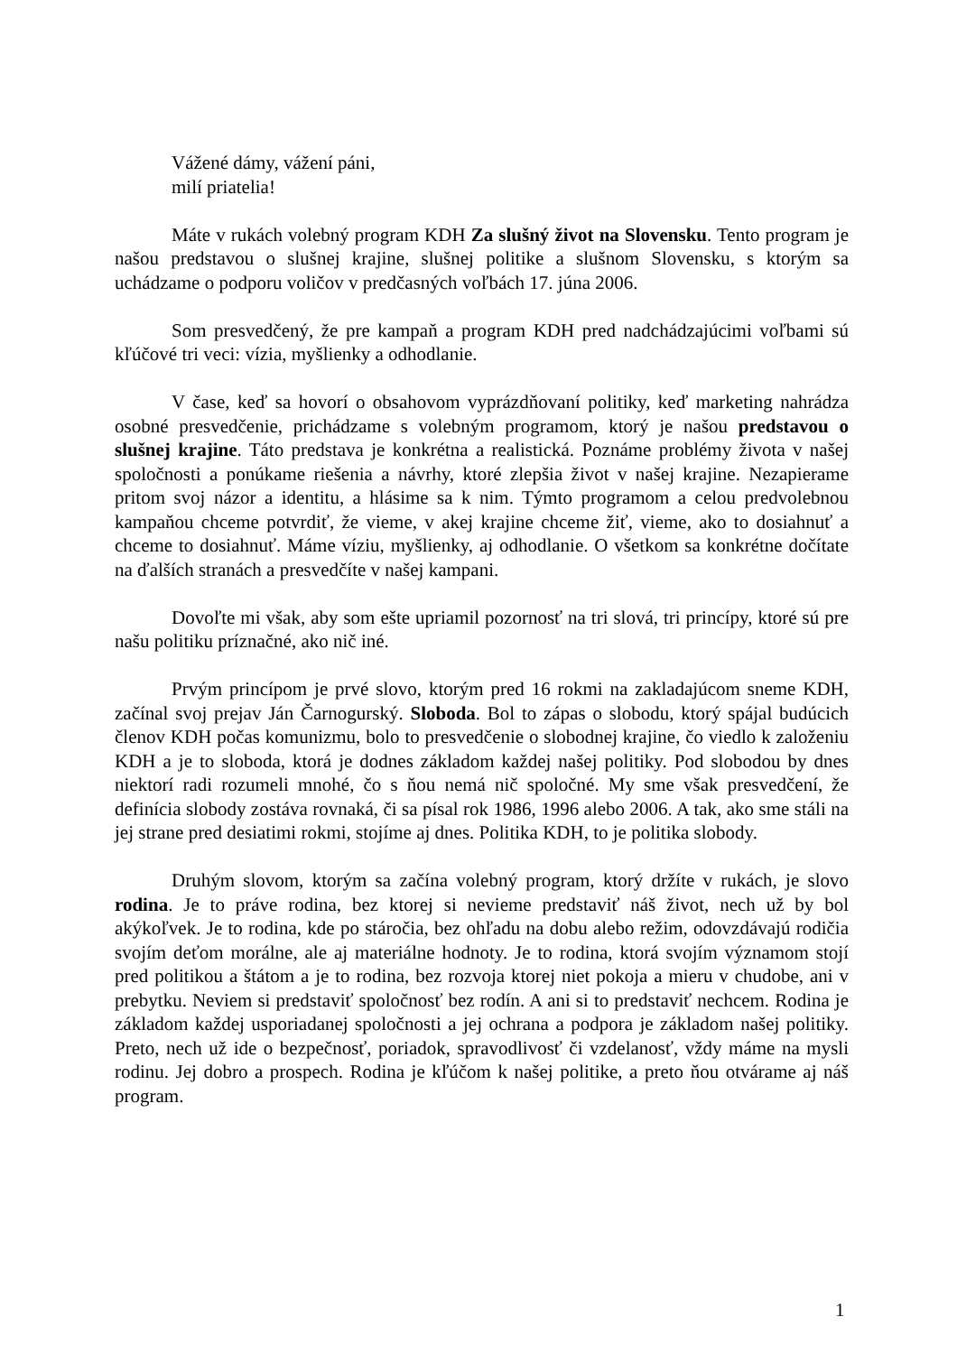Vážené dámy, vážení páni,
milí priatelia!
Máte v rukách volebný program KDH Za slušný život na Slovensku. Tento program je našou predstavou o slušnej krajine, slušnej politike a slušnom Slovensku, s ktorým sa uchádzame o podporu voličov v predčasných voľbách 17. júna 2006.
Som presvedčený, že pre kampaň a program KDH pred nadchádzajúcimi voľbami sú kľúčové tri veci: vízia, myšlienky a odhodlanie.
V čase, keď sa hovorí o obsahovom vyprázdňovaní politiky, keď marketing nahrádza osobné presvedčenie, prichádzame s volebným programom, ktorý je našou predstavou o slušnej krajine. Táto predstava je konkrétna a realistická. Poznáme problémy života v našej spoločnosti a ponúkame riešenia a návrhy, ktoré zlepšia život v našej krajine. Nezapierame pritom svoj názor a identitu, a hlásime sa k nim. Týmto programom a celou predvolebnou kampaňou chceme potvrdiť, že vieme, v akej krajine chceme žiť, vieme, ako to dosiahnuť a chceme to dosiahnuť. Máme víziu, myšlienky, aj odhodlanie. O všetkom sa konkrétne dočítate na ďalších stranách a presvedčíte v našej kampani.
Dovoľte mi však, aby som ešte upriamil pozornosť na tri slová, tri princípy, ktoré sú pre našu politiku príznačné, ako nič iné.
Prvým princípom je prvé slovo, ktorým pred 16 rokmi na zakladajúcom sneme KDH, začínal svoj prejav Ján Čarnogurský. Sloboda. Bol to zápas o slobodu, ktorý spájal budúcich členov KDH počas komunizmu, bolo to presvedčenie o slobodnej krajine, čo viedlo k založeniu KDH a je to sloboda, ktorá je dodnes základom každej našej politiky. Pod slobodou by dnes niektorí radi rozumeli mnohé, čo s ňou nemá nič spoločné. My sme však presvedčení, že definícia slobody zostáva rovnaká, či sa písal rok 1986, 1996 alebo 2006. A tak, ako sme stáli na jej strane pred desiatimi rokmi, stojíme aj dnes. Politika KDH, to je politika slobody.
Druhým slovom, ktorým sa začína volebný program, ktorý držíte v rukách, je slovo rodina. Je to práve rodina, bez ktorej si nevieme predstaviť náš život, nech už by bol akýkoľvek. Je to rodina, kde po stáročia, bez ohľadu na dobu alebo režim, odovzdávajú rodičia svojím deťom morálne, ale aj materiálne hodnoty. Je to rodina, ktorá svojím významom stojí pred politikou a štátom a je to rodina, bez rozvoja ktorej niet pokoja a mieru v chudobe, ani v prebytku. Neviem si predstaviť spoločnosť bez rodín. A ani si to predstaviť nechcem. Rodina je základom každej usporiadanej spoločnosti a jej ochrana a podpora je základom našej politiky. Preto, nech už ide o bezpečnosť, poriadok, spravodlivosť či vzdelanosť, vždy máme na mysli rodinu. Jej dobro a prospech. Rodina je kľúčom k našej politike, a preto ňou otvárame aj náš program.
1